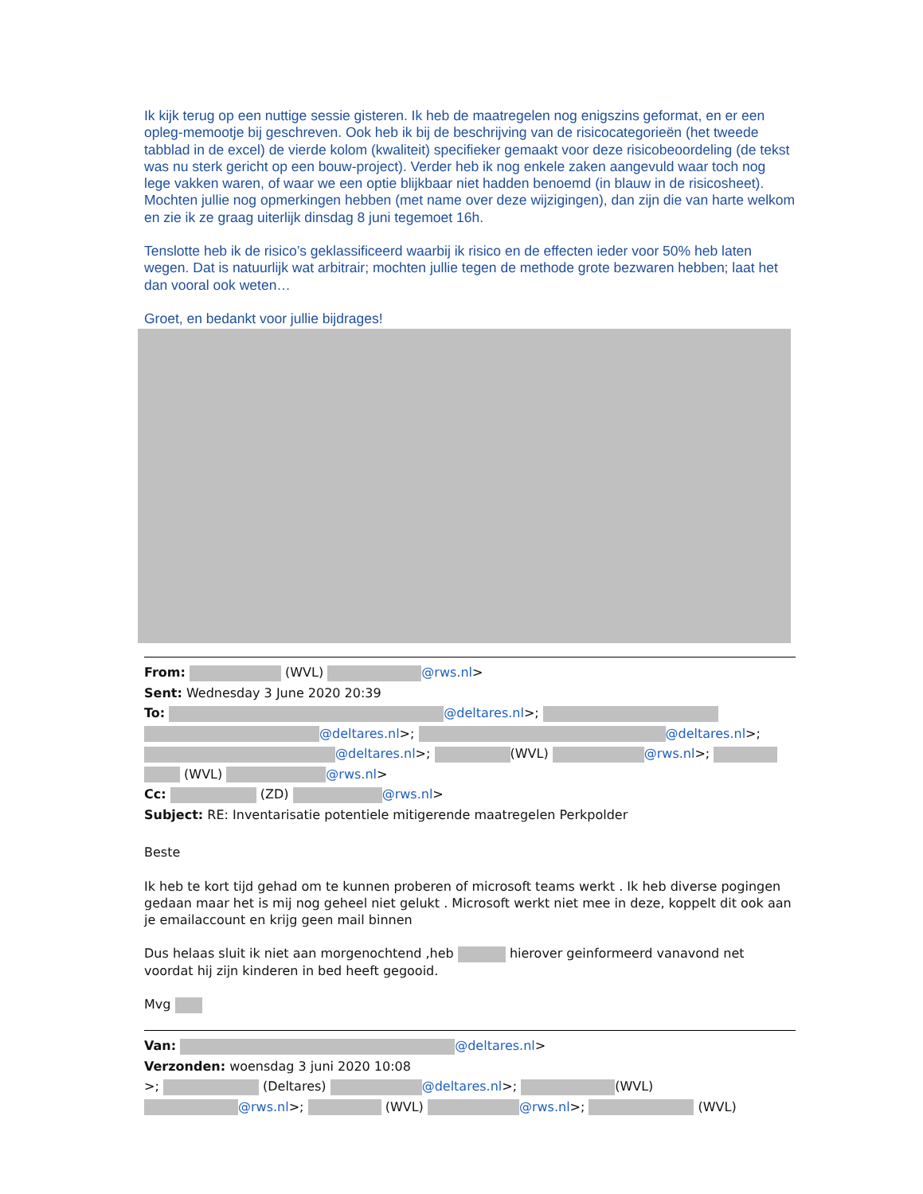Ik kijk terug op een nuttige sessie gisteren. Ik heb de maatregelen nog enigszins geformat, en er een opleg-memootje bij geschreven. Ook heb ik bij de beschrijving van de risicocategorieën (het tweede tabblad in de excel) de vierde kolom (kwaliteit) specifieker gemaakt voor deze risicobeoordeling (de tekst was nu sterk gericht op een bouw-project). Verder heb ik nog enkele zaken aangevuld waar toch nog lege vakken waren, of waar we een optie blijkbaar niet hadden benoemd (in blauw in de risicosheet). Mochten jullie nog opmerkingen hebben (met name over deze wijzigingen), dan zijn die van harte welkom en zie ik ze graag uiterlijk dinsdag 8 juni tegemoet 16h.
Tenslotte heb ik de risico’s geklassificeerd waarbij ik risico en de effecten ieder voor 50% heb laten wegen. Dat is natuurlijk wat arbitrair; mochten jullie tegen de methode grote bezwaren hebben; laat het dan vooral ook weten…
Groet, en bedankt voor jullie bijdrages!
From: (WVL) @rws.nl>
Sent: Wednesday 3 June 2020 20:39
To: @deltares.nl>;
@deltares.nl>; @deltares.nl>;
@deltares.nl>; (WVL) @rws.nl>;
(WVL) @rws.nl>
Cc: (ZD) @rws.nl>
Subject: RE: Inventarisatie potentiele mitigerende maatregelen Perkpolder
Beste
Ik heb te kort tijd gehad om te kunnen proberen of microsoft teams werkt . Ik heb diverse pogingen gedaan maar het is mij nog geheel niet gelukt . Microsoft werkt niet mee in deze, koppelt dit ook aan je emailaccount en krijg geen mail binnen
Dus helaas sluit ik niet aan morgenochtend ,heb hierover geinformeerd vanavond net voordat hij zijn kinderen in bed heeft gegooid.
Mvg
Van: @deltares.nl>
Verzonden: woensdag 3 juni 2020 10:08
>; (Deltares) @deltares.nl>; (WVL)
@rws.nl>; (WVL) @rws.nl>; (WVL)